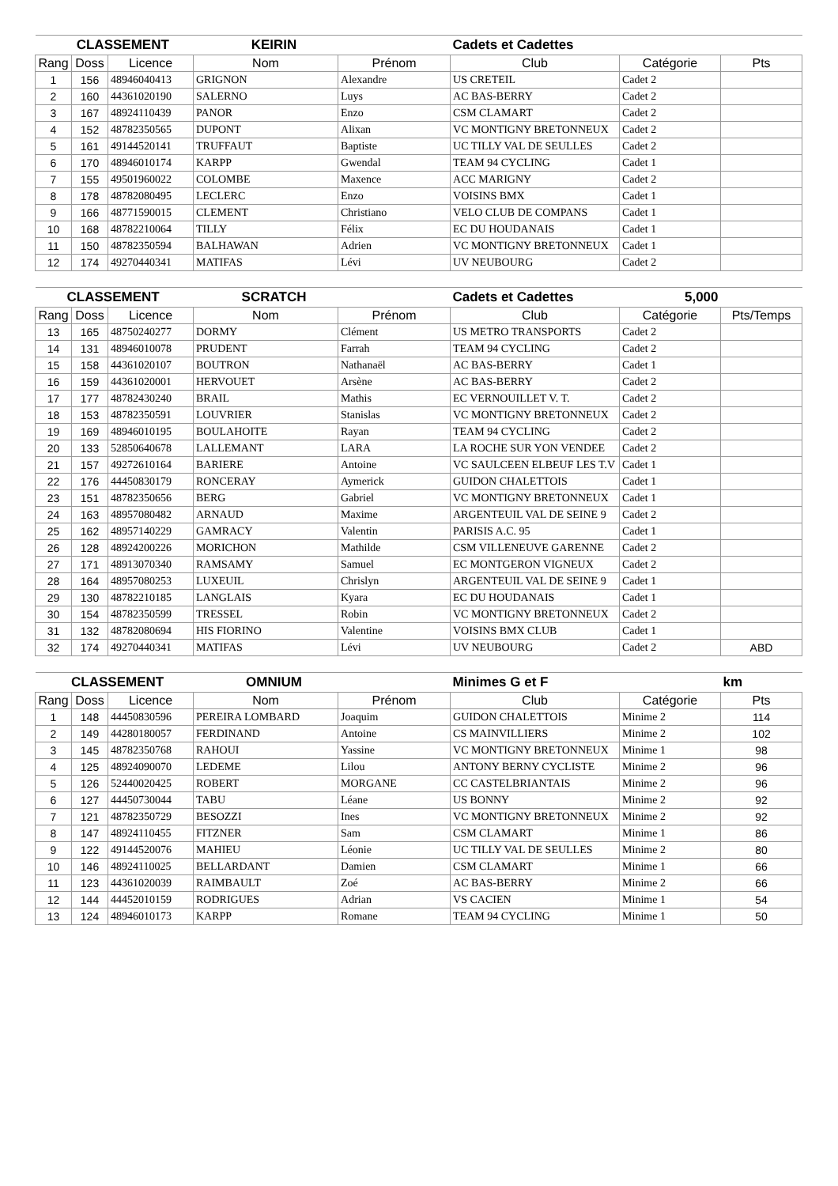| CLASSEMENT KEIRIN | | | | | Cadets et Cadettes | | |
| --- | --- | --- | --- | --- | --- | --- | --- |
| Rang | Doss | Licence | Nom | Prénom | Club | Catégorie | Pts |
| 1 | 156 | 48946040413 | GRIGNON | Alexandre | US CRETEIL | Cadet 2 | |
| 2 | 160 | 44361020190 | SALERNO | Luys | AC BAS-BERRY | Cadet 2 | |
| 3 | 167 | 48924110439 | PANOR | Enzo | CSM CLAMART | Cadet 2 | |
| 4 | 152 | 48782350565 | DUPONT | Alixan | VC MONTIGNY BRETONNEUX | Cadet 2 | |
| 5 | 161 | 49144520141 | TRUFFAUT | Baptiste | UC TILLY VAL DE SEULLES | Cadet 2 | |
| 6 | 170 | 48946010174 | KARPP | Gwendal | TEAM 94 CYCLING | Cadet 1 | |
| 7 | 155 | 49501960022 | COLOMBE | Maxence | ACC MARIGNY | Cadet 2 | |
| 8 | 178 | 48782080495 | LECLERC | Enzo | VOISINS BMX | Cadet 1 | |
| 9 | 166 | 48771590015 | CLEMENT | Christiano | VELO CLUB DE COMPANS | Cadet 1 | |
| 10 | 168 | 48782210064 | TILLY | Félix | EC DU HOUDANAIS | Cadet 1 | |
| 11 | 150 | 48782350594 | BALHAWAN | Adrien | VC MONTIGNY BRETONNEUX | Cadet 1 | |
| 12 | 174 | 49270440341 | MATIFAS | Lévi | UV NEUBOURG | Cadet 2 | |
| CLASSEMENT SCRATCH | | | | | Cadets et Cadettes | 5,000 | |
| --- | --- | --- | --- | --- | --- | --- | --- |
| Rang | Doss | Licence | Nom | Prénom | Club | Catégorie | Pts/Temps |
| 13 | 165 | 48750240277 | DORMY | Clément | US METRO TRANSPORTS | Cadet 2 | |
| 14 | 131 | 48946010078 | PRUDENT | Farrah | TEAM 94 CYCLING | Cadet 2 | |
| 15 | 158 | 44361020107 | BOUTRON | Nathanaël | AC BAS-BERRY | Cadet 1 | |
| 16 | 159 | 44361020001 | HERVOUET | Arsène | AC BAS-BERRY | Cadet 2 | |
| 17 | 177 | 48782430240 | BRAIL | Mathis | EC VERNOUILLET V. T. | Cadet 2 | |
| 18 | 153 | 48782350591 | LOUVRIER | Stanislas | VC MONTIGNY BRETONNEUX | Cadet 2 | |
| 19 | 169 | 48946010195 | BOULAHOITE | Rayan | TEAM 94 CYCLING | Cadet 2 | |
| 20 | 133 | 52850640678 | LALLEMANT | LARA | LA ROCHE SUR YON VENDEE | Cadet 2 | |
| 21 | 157 | 49272610164 | BARIERE | Antoine | VC SAULCEEN ELBEUF LES T.V | Cadet 1 | |
| 22 | 176 | 44450830179 | RONCERAY | Aymerick | GUIDON CHALETTOIS | Cadet 1 | |
| 23 | 151 | 48782350656 | BERG | Gabriel | VC MONTIGNY BRETONNEUX | Cadet 1 | |
| 24 | 163 | 48957080482 | ARNAUD | Maxime | ARGENTEUIL VAL DE SEINE 9 | Cadet 2 | |
| 25 | 162 | 48957140229 | GAMRACY | Valentin | PARISIS A.C. 95 | Cadet 1 | |
| 26 | 128 | 48924200226 | MORICHON | Mathilde | CSM VILLENEUVE GARENNE | Cadet 2 | |
| 27 | 171 | 48913070340 | RAMSAMY | Samuel | EC MONTGERON VIGNEUX | Cadet 2 | |
| 28 | 164 | 48957080253 | LUXEUIL | Chrislyn | ARGENTEUIL VAL DE SEINE 9 | Cadet 1 | |
| 29 | 130 | 48782210185 | LANGLAIS | Kyara | EC DU HOUDANAIS | Cadet 1 | |
| 30 | 154 | 48782350599 | TRESSEL | Robin | VC MONTIGNY BRETONNEUX | Cadet 2 | |
| 31 | 132 | 48782080694 | HIS FIORINO | Valentine | VOISINS BMX CLUB | Cadet 1 | |
| 32 | 174 | 49270440341 | MATIFAS | Lévi | UV NEUBOURG | Cadet 2 | ABD |
| CLASSEMENT OMNIUM | | | | | Minimes G et F | | km |
| --- | --- | --- | --- | --- | --- | --- | --- |
| Rang | Doss | Licence | Nom | Prénom | Club | Catégorie | Pts |
| 1 | 148 | 44450830596 | PEREIRA LOMBARD | Joaquim | GUIDON CHALETTOIS | Minime 2 | 114 |
| 2 | 149 | 44280180057 | FERDINAND | Antoine | CS MAINVILLIERS | Minime 2 | 102 |
| 3 | 145 | 48782350768 | RAHOUI | Yassine | VC MONTIGNY BRETONNEUX | Minime 1 | 98 |
| 4 | 125 | 48924090070 | LEDEME | Lilou | ANTONY BERNY CYCLISTE | Minime 2 | 96 |
| 5 | 126 | 52440020425 | ROBERT | MORGANE | CC CASTELBRIANTAIS | Minime 2 | 96 |
| 6 | 127 | 44450730044 | TABU | Léane | US BONNY | Minime 2 | 92 |
| 7 | 121 | 48782350729 | BESOZZI | Ines | VC MONTIGNY BRETONNEUX | Minime 2 | 92 |
| 8 | 147 | 48924110455 | FITZNER | Sam | CSM CLAMART | Minime 1 | 86 |
| 9 | 122 | 49144520076 | MAHIEU | Léonie | UC TILLY VAL DE SEULLES | Minime 2 | 80 |
| 10 | 146 | 48924110025 | BELLARDANT | Damien | CSM CLAMART | Minime 1 | 66 |
| 11 | 123 | 44361020039 | RAIMBAULT | Zoé | AC BAS-BERRY | Minime 2 | 66 |
| 12 | 144 | 44452010159 | RODRIGUES | Adrian | VS CACIEN | Minime 1 | 54 |
| 13 | 124 | 48946010173 | KARPP | Romane | TEAM 94 CYCLING | Minime 1 | 50 |